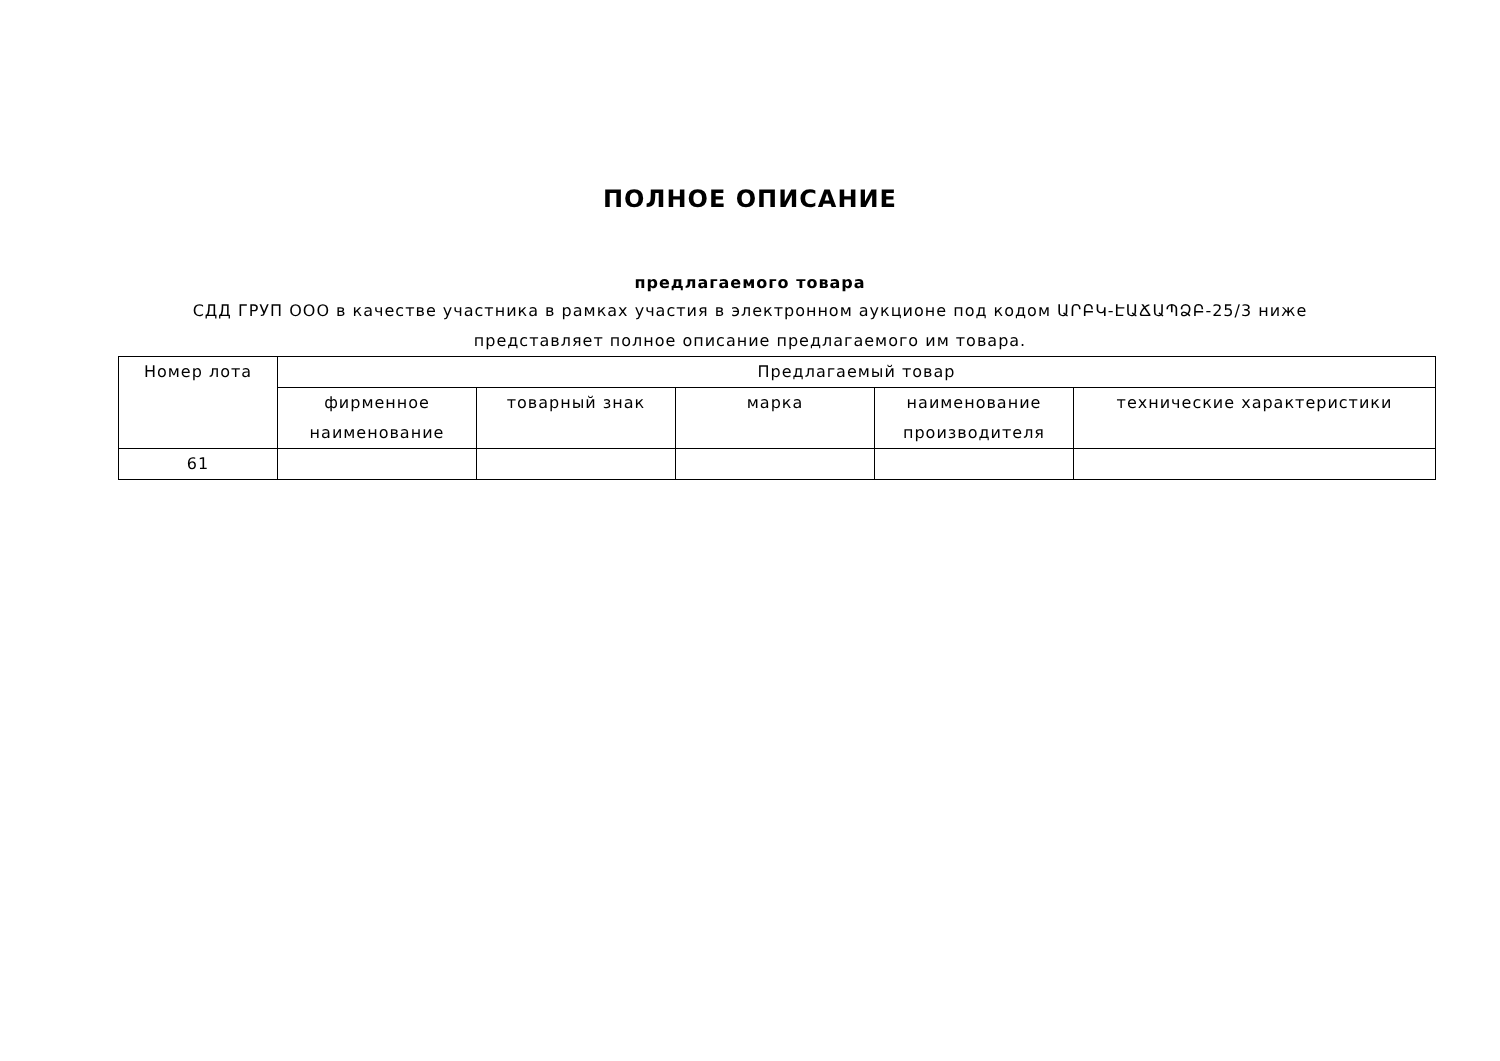ПОЛНОЕ ОПИСАНИЕ
предлагаемого товара
СДД ГРУП ООО в качестве участника в рамках участия в электронном аукционе под кодом ԱՐԲԿ-ԷԱՃԱՊՁԲ-25/3 ниже представляет полное описание предлагаемого им товара.
| Номер лота | Предлагаемый товар | | | | |
| --- | --- | --- | --- | --- | --- |
| | фирменное наименование | товарный знак | марка | наименование производителя | технические характеристики |
| 61 | | | | | |